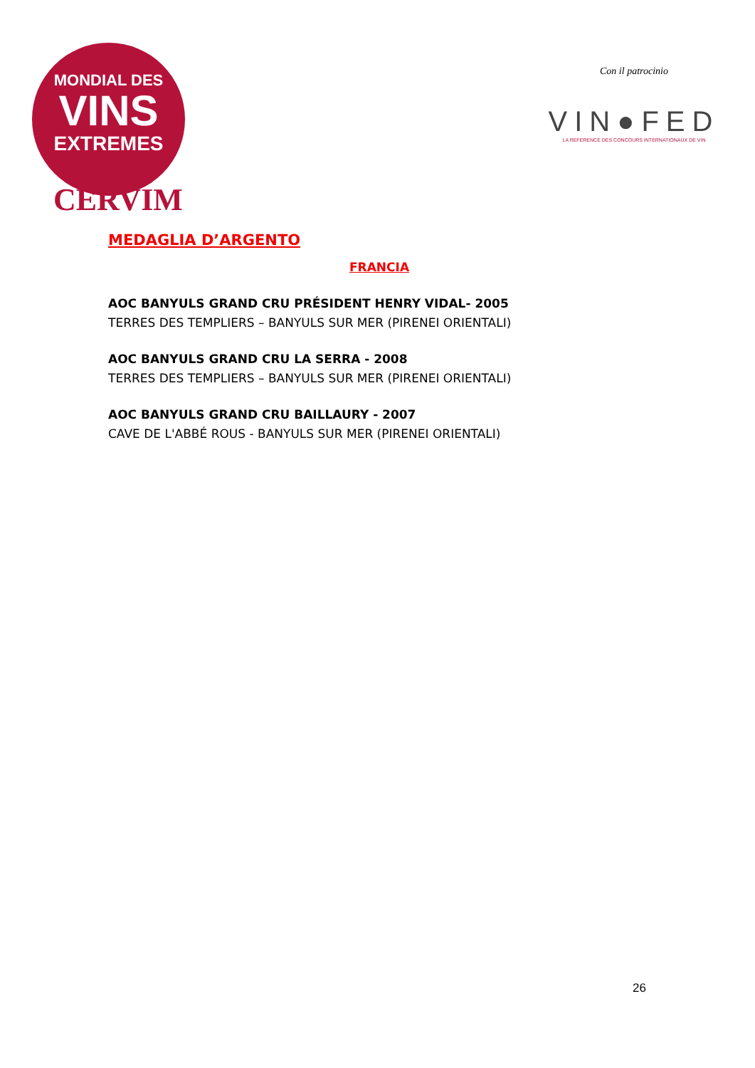MONDIAL DES
VINS
EXTREMES
CERVIM
Con il patrocinio
VIN●FED
LA REFERENCE DES CONCOURS INTERNATIONAUX DE VIN
MEDAGLIA D’ARGENTO
FRANCIA
AOC BANYULS GRAND CRU PRÉSIDENT HENRY VIDAL- 2005
TERRES DES TEMPLIERS – BANYULS SUR MER (PIRENEI ORIENTALI)
AOC BANYULS GRAND CRU LA SERRA - 2008
TERRES DES TEMPLIERS – BANYULS SUR MER (PIRENEI ORIENTALI)
AOC BANYULS GRAND CRU BAILLAURY - 2007
CAVE DE L'ABBÉ ROUS - BANYULS SUR MER (PIRENEI ORIENTALI)
26